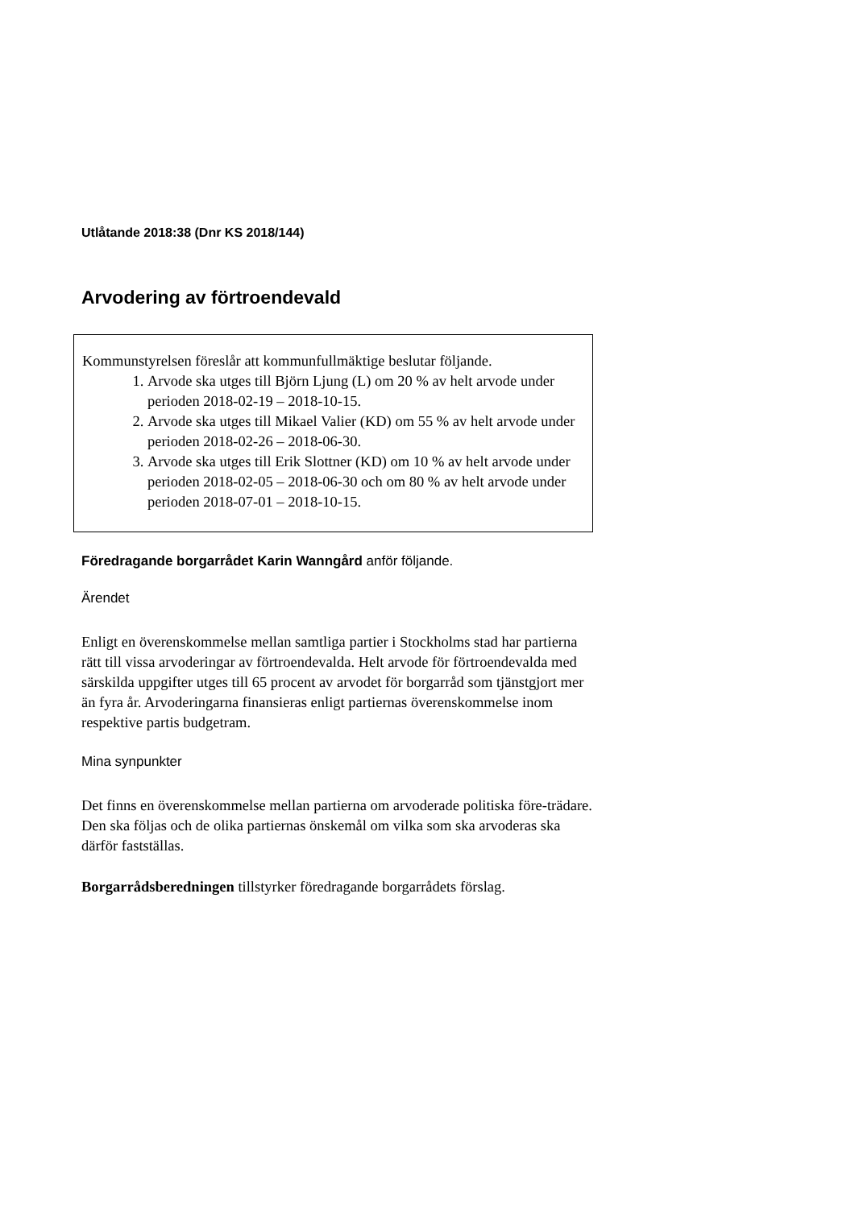Utlåtande 2018:38 (Dnr KS 2018/144)
Arvodering av förtroendevald
Kommunstyrelsen föreslår att kommunfullmäktige beslutar följande.
1. Arvode ska utges till Björn Ljung (L) om 20 % av helt arvode under perioden 2018-02-19 – 2018-10-15.
2. Arvode ska utges till Mikael Valier (KD) om 55 % av helt arvode under perioden 2018-02-26 – 2018-06-30.
3. Arvode ska utges till Erik Slottner (KD) om 10 % av helt arvode under perioden 2018-02-05 – 2018-06-30 och om 80 % av helt arvode under perioden 2018-07-01 – 2018-10-15.
Föredragande borgarrådet Karin Wanngård anför följande.
Ärendet
Enligt en överenskommelse mellan samtliga partier i Stockholms stad har partierna rätt till vissa arvoderingar av förtroendevalda. Helt arvode för förtroendevalda med särskilda uppgifter utges till 65 procent av arvodet för borgarråd som tjänstgjort mer än fyra år. Arvoderingarna finansieras enligt partiernas överenskommelse inom respektive partis budgetram.
Mina synpunkter
Det finns en överenskommelse mellan partierna om arvoderade politiska före-trädare. Den ska följas och de olika partiernas önskemål om vilka som ska arvoderas ska därför fastställas.
Borgarrådsberedningen tillstyrker föredragande borgarrådets förslag.